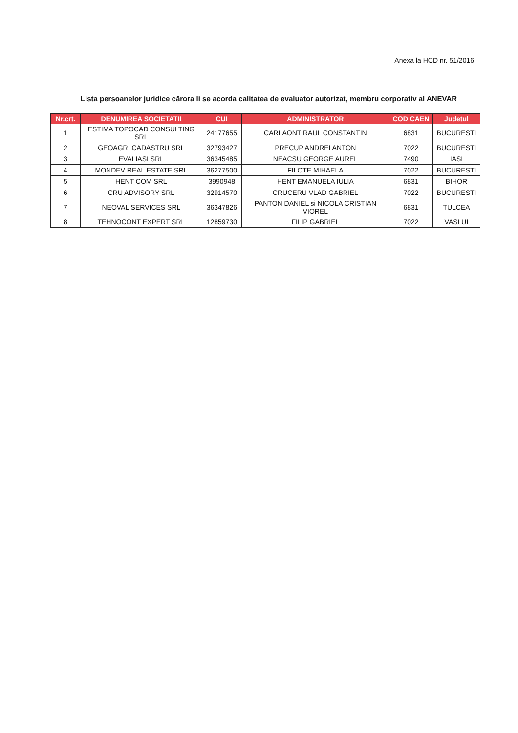Anexa la HCD nr. 51/2016
Lista persoanelor juridice cărora li se acorda calitatea de evaluator autorizat, membru corporativ al ANEVAR
| Nr.crt. | DENUMIREA SOCIETATII | CUI | ADMINISTRATOR | COD CAEN | Judetul |
| --- | --- | --- | --- | --- | --- |
| 1 | ESTIMA TOPOCAD CONSULTING SRL | 24177655 | CARLAONT RAUL CONSTANTIN | 6831 | BUCURESTI |
| 2 | GEOAGRI CADASTRU SRL | 32793427 | PRECUP ANDREI ANTON | 7022 | BUCURESTI |
| 3 | EVALIASI SRL | 36345485 | NEACSU GEORGE AUREL | 7490 | IASI |
| 4 | MONDEV REAL ESTATE SRL | 36277500 | FILOTE MIHAELA | 7022 | BUCURESTI |
| 5 | HENT COM SRL | 3990948 | HENT EMANUELA IULIA | 6831 | BIHOR |
| 6 | CRU ADVISORY SRL | 32914570 | CRUCERU VLAD GABRIEL | 7022 | BUCURESTI |
| 7 | NEOVAL SERVICES SRL | 36347826 | PANTON DANIEL si NICOLA CRISTIAN VIOREL | 6831 | TULCEA |
| 8 | TEHNOCONT EXPERT SRL | 12859730 | FILIP GABRIEL | 7022 | VASLUI |